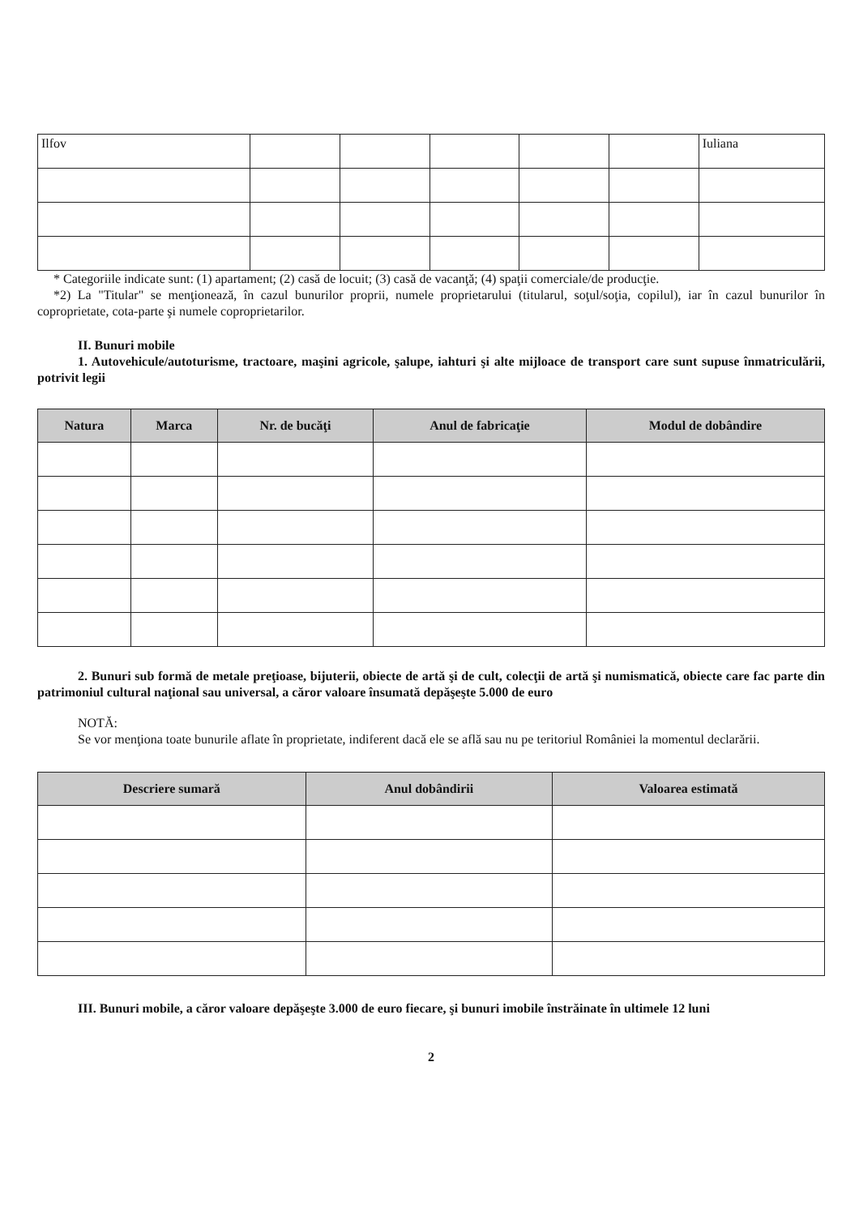| Ilfov | | | | | | Iuliana |
* Categoriile indicate sunt: (1) apartament; (2) casă de locuit; (3) casă de vacanţă; (4) spaţii comerciale/de producţie.
*2) La "Titular" se menţionează, în cazul bunurilor proprii, numele proprietarului (titularul, soţul/soţia, copilul), iar în cazul bunurilor în coproprietate, cota-parte şi numele coproprietarilor.
II. Bunuri mobile
1. Autovehicule/autoturisme, tractoare, maşini agricole, şalupe, iahturi şi alte mijloace de transport care sunt supuse înmatriculării, potrivit legii
| Natura | Marca | Nr. de bucăţi | Anul de fabricaţie | Modul de dobândire |
| --- | --- | --- | --- | --- |
2. Bunuri sub formă de metale preţioase, bijuterii, obiecte de artă şi de cult, colecţii de artă şi numismatică, obiecte care fac parte din patrimoniul cultural naţional sau universal, a căror valoare însumată depăşeşte 5.000 de euro
NOTĂ:
Se vor menţiona toate bunurile aflate în proprietate, indiferent dacă ele se află sau nu pe teritoriul României la momentul declarării.
| Descriere sumară | Anul dobândirii | Valoarea estimată |
| --- | --- | --- |
III. Bunuri mobile, a căror valoare depăşeşte 3.000 de euro fiecare, şi bunuri imobile înstrăinate în ultimele 12 luni
2